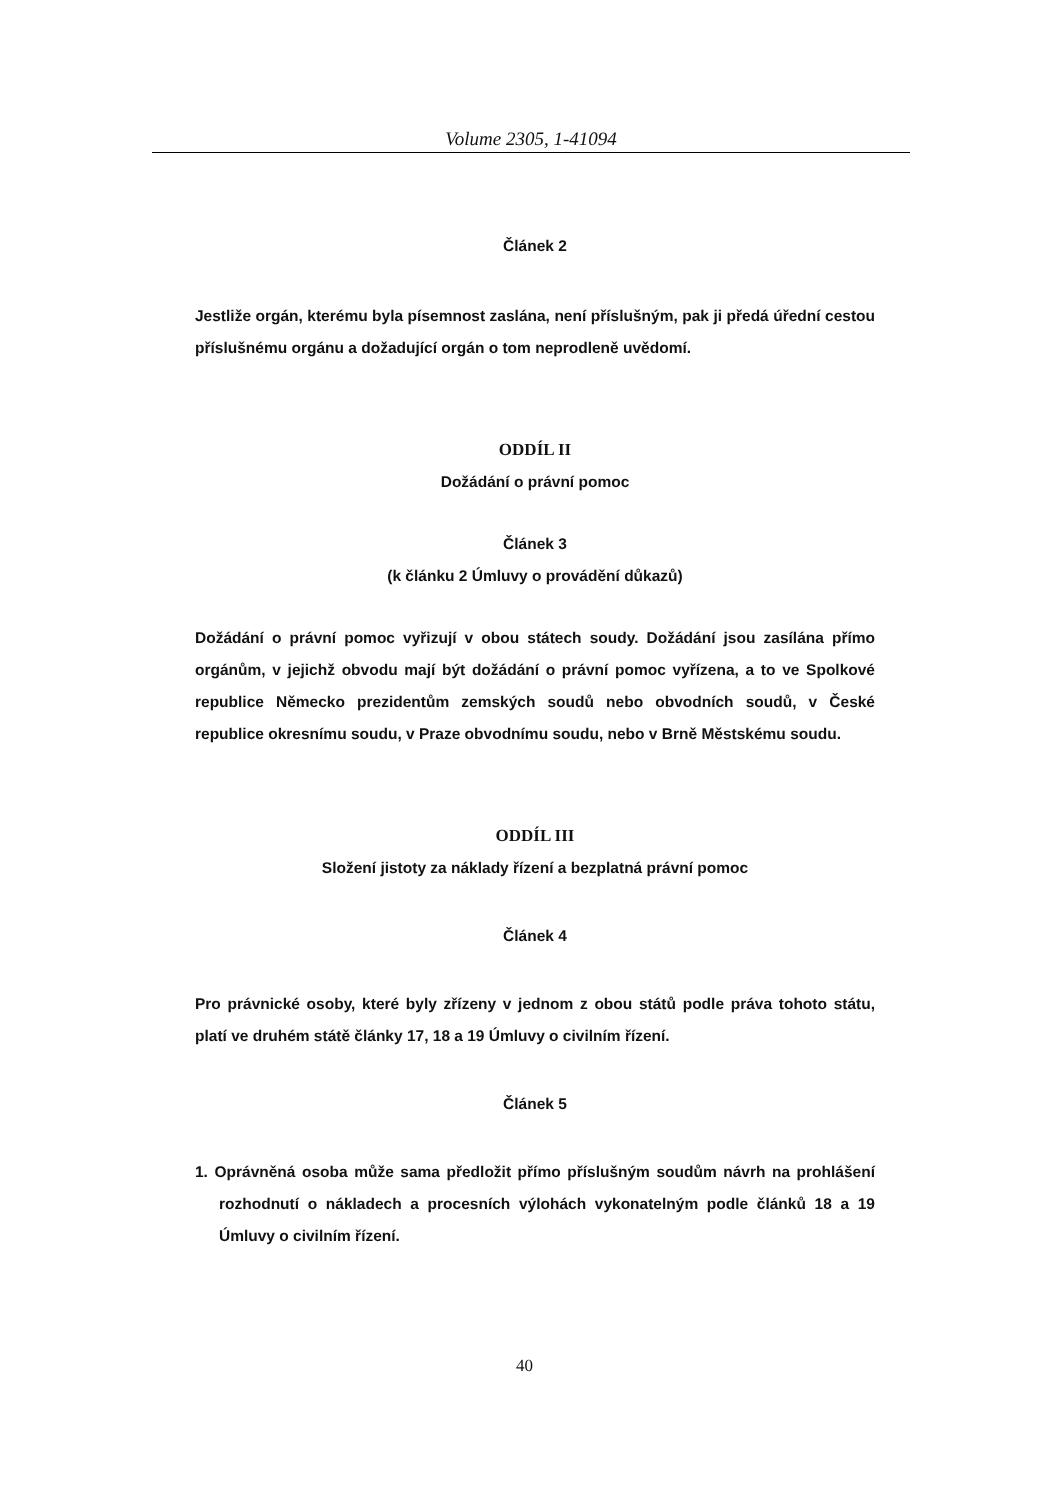Volume 2305, 1-41094
Článek 2
Jestliže orgán, kterému byla písemnost zaslána, není příslušným, pak ji předá úřední cestou příslušnému orgánu a dožadující orgán o tom neprodleně uvědomí.
ODDÍL II
Dožádání o právní pomoc
Článek 3
(k článku 2 Úmluvy o provádění důkazů)
Dožádání o právní pomoc vyřizují v obou státech soudy. Dožádání jsou zasílána přímo orgánům, v jejichž obvodu mají být dožádání o právní pomoc vyřízena, a to ve Spolkové republice Německo prezidentům zemských soudů nebo obvodních soudů, v České republice okresnímu soudu, v Praze obvodnímu soudu, nebo v Brně Městskému soudu.
ODDÍL III
Složení jistoty za náklady řízení a bezplatná právní pomoc
Článek 4
Pro právnické osoby, které byly zřízeny v jednom z obou států podle práva tohoto státu, platí ve druhém státě články 17, 18 a 19 Úmluvy o civilním řízení.
Článek 5
1. Oprávněná osoba může sama předložit přímo příslušným soudům návrh na prohlášení rozhodnutí o nákladech a procesních výlohách vykonatelným podle článků 18 a 19 Úmluvy o civilním řízení.
40